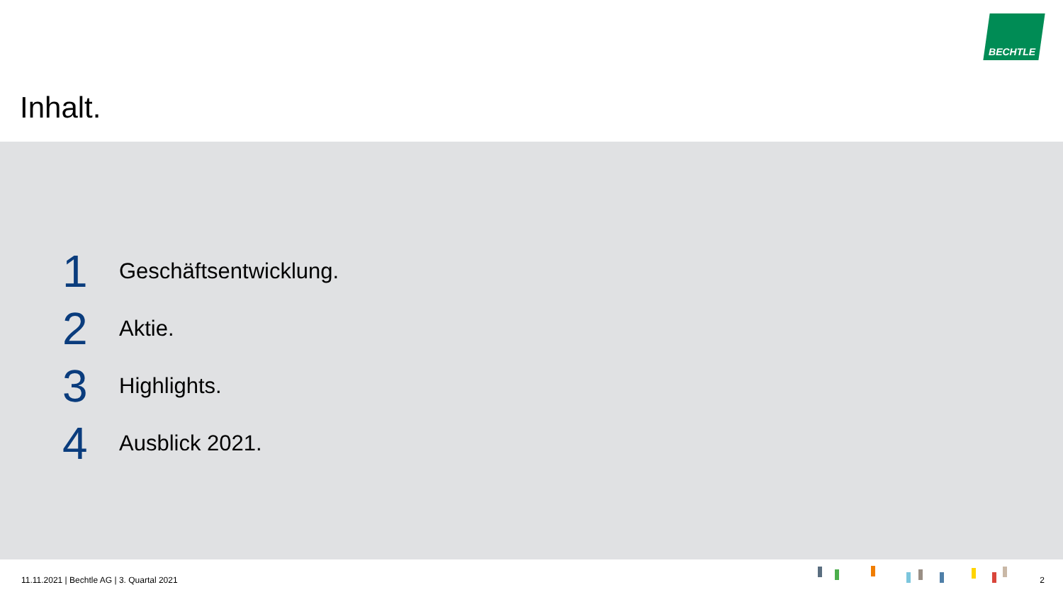BECHTLE
Inhalt.
1
Geschäftsentwicklung.
2
Aktie.
3
Highlights.
4
Ausblick 2021.
11.11.2021 | Bechtle AG | 3. Quartal 2021
2